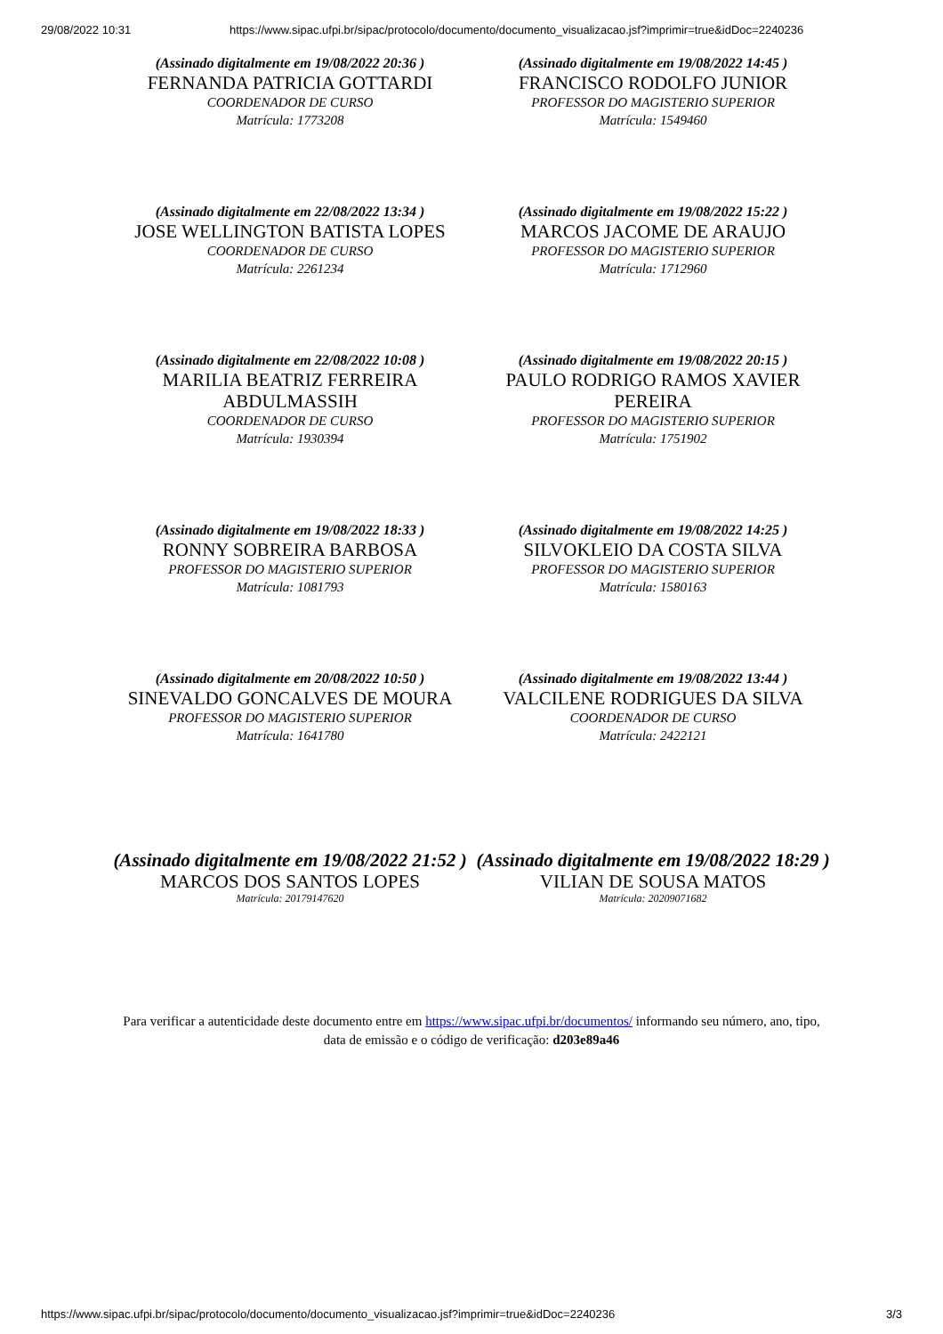29/08/2022 10:31 https://www.sipac.ufpi.br/sipac/protocolo/documento/documento_visualizacao.jsf?imprimir=true&idDoc=2240236
(Assinado digitalmente em 19/08/2022 20:36 )
FERNANDA PATRICIA GOTTARDI
COORDENADOR DE CURSO
Matrícula: 1773208
(Assinado digitalmente em 19/08/2022 14:45 )
FRANCISCO RODOLFO JUNIOR
PROFESSOR DO MAGISTERIO SUPERIOR
Matrícula: 1549460
(Assinado digitalmente em 22/08/2022 13:34 )
JOSE WELLINGTON BATISTA LOPES
COORDENADOR DE CURSO
Matrícula: 2261234
(Assinado digitalmente em 19/08/2022 15:22 )
MARCOS JACOME DE ARAUJO
PROFESSOR DO MAGISTERIO SUPERIOR
Matrícula: 1712960
(Assinado digitalmente em 22/08/2022 10:08 )
MARILIA BEATRIZ FERREIRA ABDULMASSIH
COORDENADOR DE CURSO
Matrícula: 1930394
(Assinado digitalmente em 19/08/2022 20:15 )
PAULO RODRIGO RAMOS XAVIER PEREIRA
PROFESSOR DO MAGISTERIO SUPERIOR
Matrícula: 1751902
(Assinado digitalmente em 19/08/2022 18:33 )
RONNY SOBREIRA BARBOSA
PROFESSOR DO MAGISTERIO SUPERIOR
Matrícula: 1081793
(Assinado digitalmente em 19/08/2022 14:25 )
SILVOKLEIO DA COSTA SILVA
PROFESSOR DO MAGISTERIO SUPERIOR
Matrícula: 1580163
(Assinado digitalmente em 20/08/2022 10:50 )
SINEVALDO GONCALVES DE MOURA
PROFESSOR DO MAGISTERIO SUPERIOR
Matrícula: 1641780
(Assinado digitalmente em 19/08/2022 13:44 )
VALCILENE RODRIGUES DA SILVA
COORDENADOR DE CURSO
Matrícula: 2422121
(Assinado digitalmente em 19/08/2022 21:52 )
MARCOS DOS SANTOS LOPES
Matrícula: 20179147620
(Assinado digitalmente em 19/08/2022 18:29 )
VILIAN DE SOUSA MATOS
Matrícula: 20209071682
Para verificar a autenticidade deste documento entre em https://www.sipac.ufpi.br/documentos/ informando seu número, ano, tipo, data de emissão e o código de verificação: d203e89a46
https://www.sipac.ufpi.br/sipac/protocolo/documento/documento_visualizacao.jsf?imprimir=true&idDoc=2240236 3/3